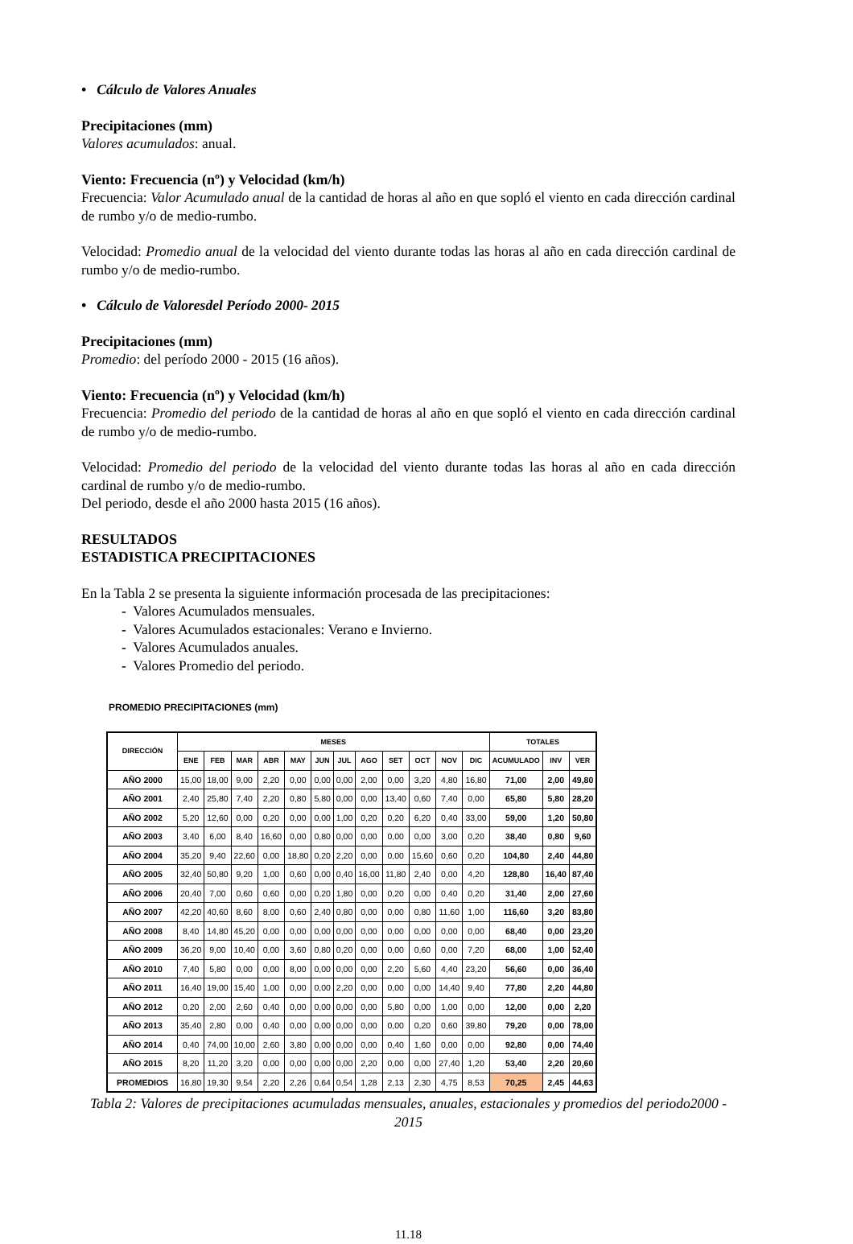• Cálculo de Valores Anuales
Precipitaciones (mm)
Valores acumulados: anual.
Viento: Frecuencia (nº) y Velocidad (km/h)
Frecuencia: Valor Acumulado anual de la cantidad de horas al año en que sopló el viento en cada dirección cardinal de rumbo y/o de medio-rumbo.
Velocidad: Promedio anual de la velocidad del viento durante todas las horas al año en cada dirección cardinal de rumbo y/o de medio-rumbo.
• Cálculo de Valoresdel Período 2000- 2015
Precipitaciones (mm)
Promedio: del período 2000 - 2015 (16 años).
Viento: Frecuencia (nº) y Velocidad (km/h)
Frecuencia: Promedio del periodo de la cantidad de horas al año en que sopló el viento en cada dirección cardinal de rumbo y/o de medio-rumbo.
Velocidad: Promedio del periodo de la velocidad del viento durante todas las horas al año en cada dirección cardinal de rumbo y/o de medio-rumbo.
Del periodo, desde el año 2000 hasta 2015 (16 años).
RESULTADOS
ESTADISTICA PRECIPITACIONES
En la Tabla 2 se presenta la siguiente información procesada de las precipitaciones:
- Valores Acumulados mensuales.
- Valores Acumulados estacionales: Verano e Invierno.
- Valores Acumulados anuales.
- Valores Promedio del periodo.
PROMEDIO PRECIPITACIONES (mm)
| DIRECCIÓN | MESES | | | | | | | | | | | | TOTALES | | |
| --- | --- | --- | --- | --- | --- | --- | --- | --- | --- | --- | --- | --- | --- | --- | --- |
| | ENE | FEB | MAR | ABR | MAY | JUN | JUL | AGO | SET | OCT | NOV | DIC | ACUMULADO | INV | VER |
| AÑO 2000 | 15,00 | 18,00 | 9,00 | 2,20 | 0,00 | 0,00 | 0,00 | 2,00 | 0,00 | 3,20 | 4,80 | 16,80 | 71,00 | 2,00 | 49,80 |
| AÑO 2001 | 2,40 | 25,80 | 7,40 | 2,20 | 0,80 | 5,80 | 0,00 | 0,00 | 13,40 | 0,60 | 7,40 | 0,00 | 65,80 | 5,80 | 28,20 |
| AÑO 2002 | 5,20 | 12,60 | 0,00 | 0,20 | 0,00 | 0,00 | 1,00 | 0,20 | 0,20 | 6,20 | 0,40 | 33,00 | 59,00 | 1,20 | 50,80 |
| AÑO 2003 | 3,40 | 6,00 | 8,40 | 16,60 | 0,00 | 0,80 | 0,00 | 0,00 | 0,00 | 0,00 | 3,00 | 0,20 | 38,40 | 0,80 | 9,60 |
| AÑO 2004 | 35,20 | 9,40 | 22,60 | 0,00 | 18,80 | 0,20 | 2,20 | 0,00 | 0,00 | 15,60 | 0,60 | 0,20 | 104,80 | 2,40 | 44,80 |
| AÑO 2005 | 32,40 | 50,80 | 9,20 | 1,00 | 0,60 | 0,00 | 0,40 | 16,00 | 11,80 | 2,40 | 0,00 | 4,20 | 128,80 | 16,40 | 87,40 |
| AÑO 2006 | 20,40 | 7,00 | 0,60 | 0,60 | 0,00 | 0,20 | 1,80 | 0,00 | 0,20 | 0,00 | 0,40 | 0,20 | 31,40 | 2,00 | 27,60 |
| AÑO 2007 | 42,20 | 40,60 | 8,60 | 8,00 | 0,60 | 2,40 | 0,80 | 0,00 | 0,00 | 0,80 | 11,60 | 1,00 | 116,60 | 3,20 | 83,80 |
| AÑO 2008 | 8,40 | 14,80 | 45,20 | 0,00 | 0,00 | 0,00 | 0,00 | 0,00 | 0,00 | 0,00 | 0,00 | 0,00 | 68,40 | 0,00 | 23,20 |
| AÑO 2009 | 36,20 | 9,00 | 10,40 | 0,00 | 3,60 | 0,80 | 0,20 | 0,00 | 0,00 | 0,60 | 0,00 | 7,20 | 68,00 | 1,00 | 52,40 |
| AÑO 2010 | 7,40 | 5,80 | 0,00 | 0,00 | 8,00 | 0,00 | 0,00 | 0,00 | 2,20 | 5,60 | 4,40 | 23,20 | 56,60 | 0,00 | 36,40 |
| AÑO 2011 | 16,40 | 19,00 | 15,40 | 1,00 | 0,00 | 0,00 | 2,20 | 0,00 | 0,00 | 0,00 | 14,40 | 9,40 | 77,80 | 2,20 | 44,80 |
| AÑO 2012 | 0,20 | 2,00 | 2,60 | 0,40 | 0,00 | 0,00 | 0,00 | 0,00 | 5,80 | 0,00 | 1,00 | 0,00 | 12,00 | 0,00 | 2,20 |
| AÑO 2013 | 35,40 | 2,80 | 0,00 | 0,40 | 0,00 | 0,00 | 0,00 | 0,00 | 0,00 | 0,20 | 0,60 | 39,80 | 79,20 | 0,00 | 78,00 |
| AÑO 2014 | 0,40 | 74,00 | 10,00 | 2,60 | 3,80 | 0,00 | 0,00 | 0,00 | 0,40 | 1,60 | 0,00 | 0,00 | 92,80 | 0,00 | 74,40 |
| AÑO 2015 | 8,20 | 11,20 | 3,20 | 0,00 | 0,00 | 0,00 | 0,00 | 2,20 | 0,00 | 0,00 | 27,40 | 1,20 | 53,40 | 2,20 | 20,60 |
| PROMEDIOS | 16,80 | 19,30 | 9,54 | 2,20 | 2,26 | 0,64 | 0,54 | 1,28 | 2,13 | 2,30 | 4,75 | 8,53 | 70,25 | 2,45 | 44,63 |
Tabla 2: Valores de precipitaciones acumuladas mensuales, anuales, estacionales y promedios del periodo2000 - 2015
11.18